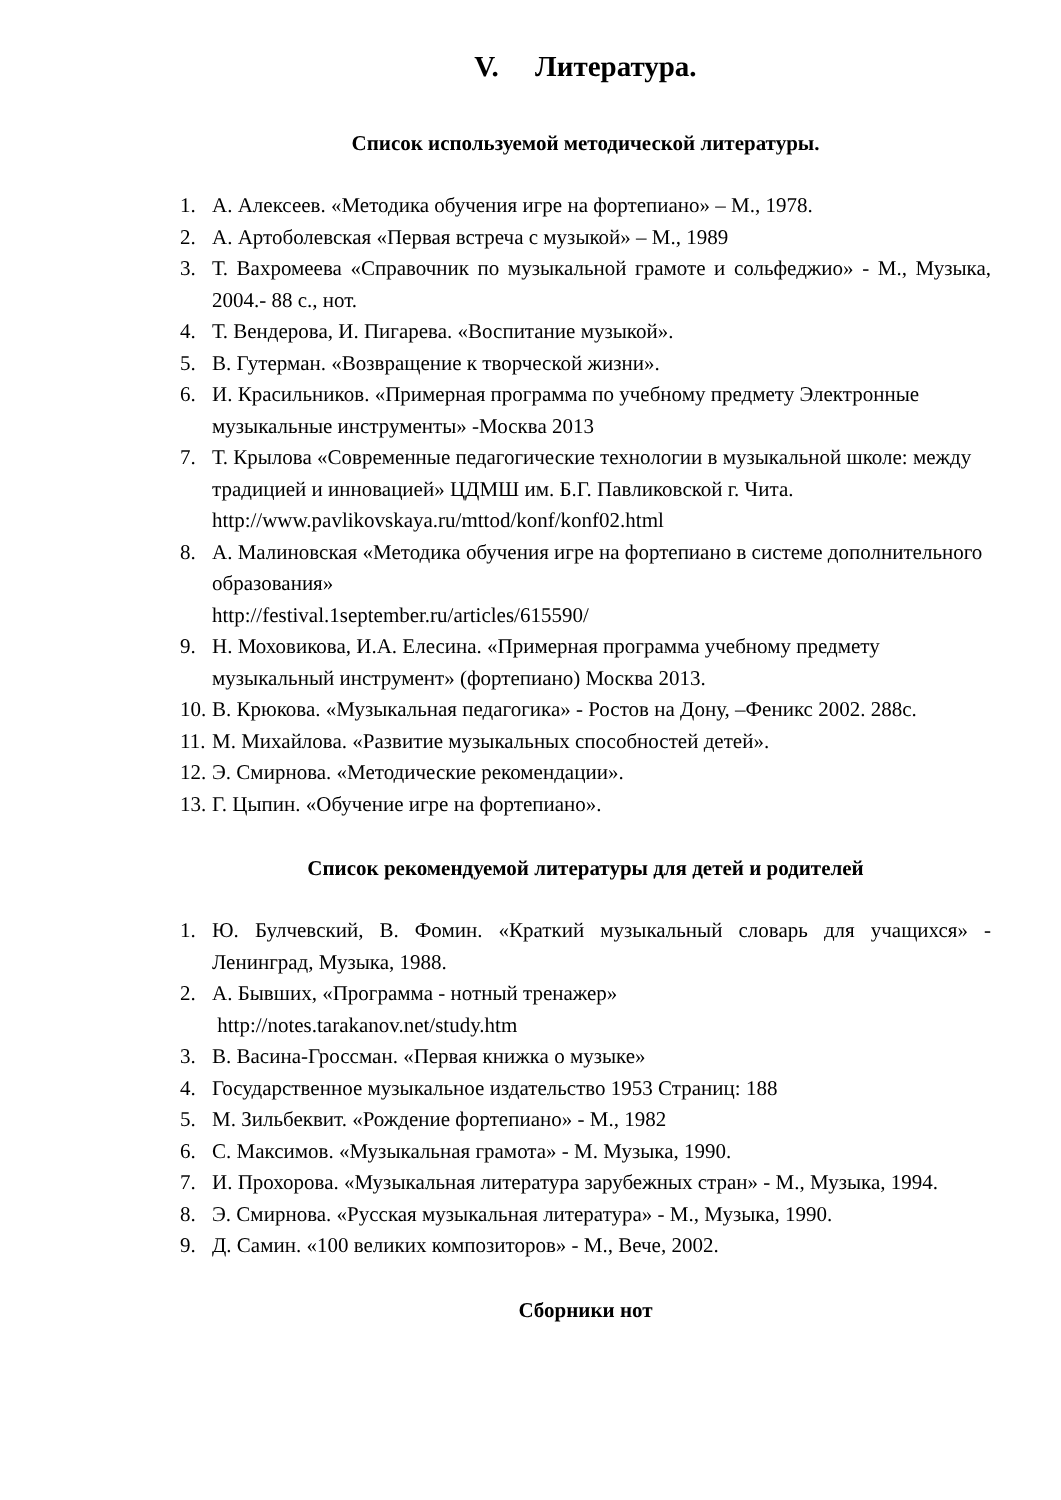V. Литература.
Список используемой методической литературы.
1. А. Алексеев. «Методика обучения игре на фортепиано» – М., 1978.
2. А. Артоболевская «Первая встреча с музыкой» – М., 1989
3. Т. Вахромеева «Справочник по музыкальной грамоте и сольфеджио» - М., Музыка, 2004.- 88 с., нот.
4. Т. Вендерова, И. Пигарева. «Воспитание музыкой».
5. В. Гутерман. «Возвращение к творческой жизни».
6. И. Красильников. «Примерная программа по учебному предмету Электронные музыкальные инструменты» -Москва 2013
7. Т. Крылова «Современные педагогические технологии в музыкальной школе: между традицией и инновацией» ЦДМШ им. Б.Г. Павликовской г. Чита. http://www.pavlikovskaya.ru/mttod/konf/konf02.html
8. А. Малиновская «Методика обучения игре на фортепиано в системе дополнительного образования»
http://festival.1september.ru/articles/615590/
9. Н. Моховикова, И.А. Елесина. «Примерная программа учебному предмету музыкальный инструмент» (фортепиано) Москва 2013.
10. В. Крюкова. «Музыкальная педагогика» - Ростов на Дону, –Феникс 2002. 288с.
11. М. Михайлова. «Развитие музыкальных способностей детей».
12. Э. Смирнова. «Методические рекомендации».
13. Г. Цыпин. «Обучение игре на фортепиано».
Список рекомендуемой литературы для детей и родителей
1. Ю. Булчевский, В. Фомин. «Краткий музыкальный словарь для учащихся» - Ленинград, Музыка, 1988.
2. А. Бывших, «Программа - нотный тренажер»
http://notes.tarakanov.net/study.htm
3. В. Васина-Гроссман. «Первая книжка о музыке»
4. Государственное музыкальное издательство 1953 Страниц: 188
5. М. Зильбеквит. «Рождение фортепиано» - М., 1982
6. С. Максимов. «Музыкальная грамота» - М. Музыка, 1990.
7. И. Прохорова. «Музыкальная литература зарубежных стран» - М., Музыка, 1994.
8. Э. Смирнова. «Русская музыкальная литература» - М., Музыка, 1990.
9. Д. Самин. «100 великих композиторов» - М., Вече, 2002.
Сборники нот